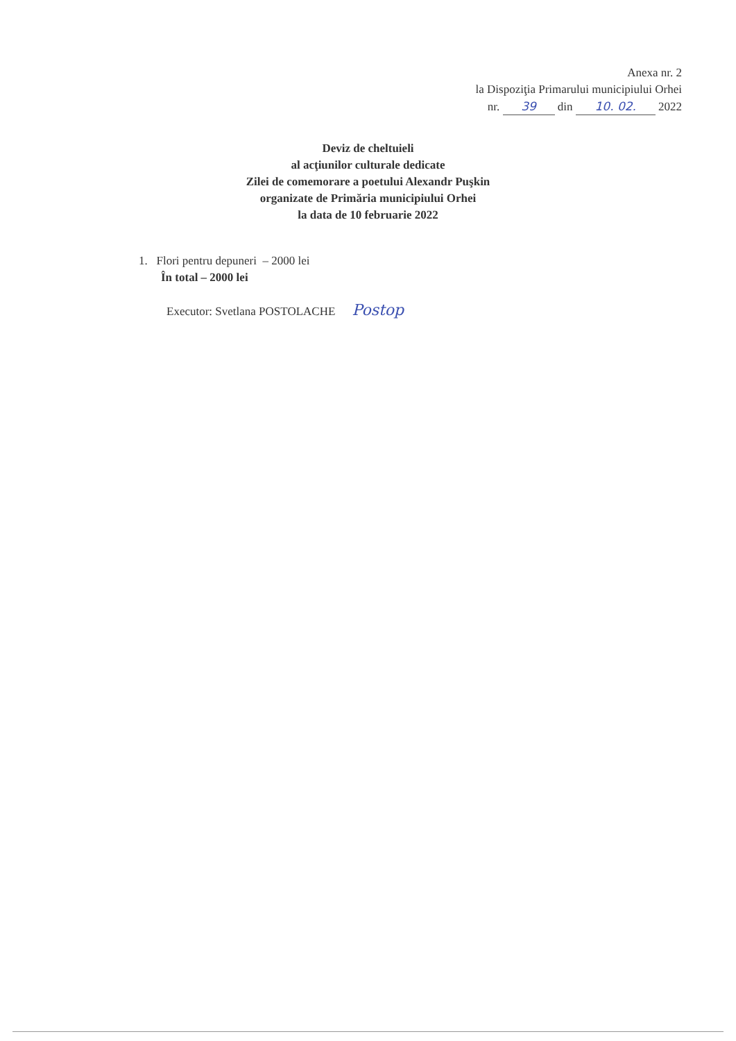Anexa nr. 2
la Dispoziţia Primarului municipiului Orhei
nr. 39 din 10. 02. 2022
Deviz de cheltuieli
al acţiunilor culturale dedicate
Zilei de comemorare a poetului Alexandr Puşkin
organizate de Primăria municipiului Orhei
la data de 10 februarie 2022
1. Flori pentru depuneri – 2000 lei
În total – 2000 lei
Executor: Svetlana POSTOLACHE Postop